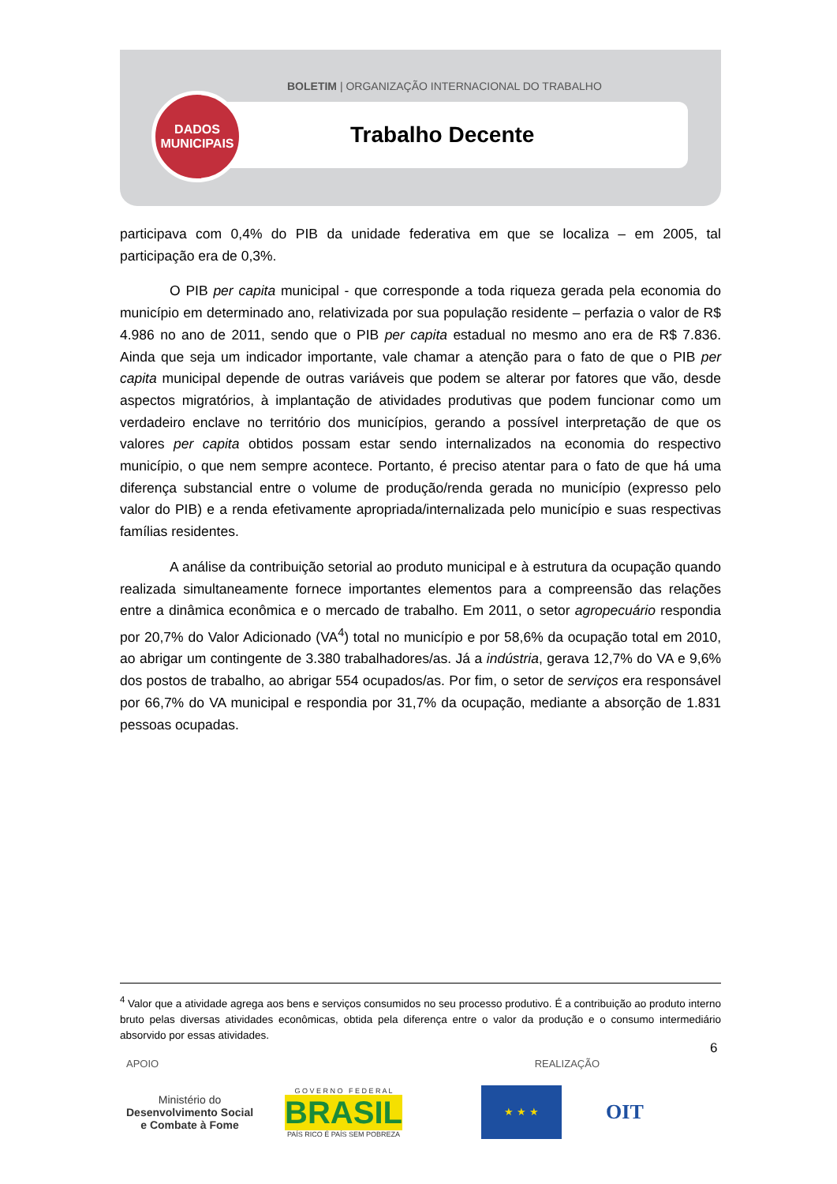BOLETIM | ORGANIZAÇÃO INTERNACIONAL DO TRABALHO
Trabalho Decente
DADOS
MUNICIPAIS
participava com 0,4% do PIB da unidade federativa em que se localiza – em 2005, tal participação era de 0,3%.
O PIB per capita municipal - que corresponde a toda riqueza gerada pela economia do município em determinado ano, relativizada por sua população residente – perfazia o valor de R$ 4.986 no ano de 2011, sendo que o PIB per capita estadual no mesmo ano era de R$ 7.836. Ainda que seja um indicador importante, vale chamar a atenção para o fato de que o PIB per capita municipal depende de outras variáveis que podem se alterar por fatores que vão, desde aspectos migratórios, à implantação de atividades produtivas que podem funcionar como um verdadeiro enclave no território dos municípios, gerando a possível interpretação de que os valores per capita obtidos possam estar sendo internalizados na economia do respectivo município, o que nem sempre acontece. Portanto, é preciso atentar para o fato de que há uma diferença substancial entre o volume de produção/renda gerada no município (expresso pelo valor do PIB) e a renda efetivamente apropriada/internalizada pelo município e suas respectivas famílias residentes.
A análise da contribuição setorial ao produto municipal e à estrutura da ocupação quando realizada simultaneamente fornece importantes elementos para a compreensão das relações entre a dinâmica econômica e o mercado de trabalho. Em 2011, o setor agropecuário respondia por 20,7% do Valor Adicionado (VA<sup>4</sup>) total no município e por 58,6% da ocupação total em 2010, ao abrigar um contingente de 3.380 trabalhadores/as. Já a indústria, gerava 12,7% do VA e 9,6% dos postos de trabalho, ao abrigar 554 ocupados/as. Por fim, o setor de serviços era responsável por 66,7% do VA municipal e respondia por 31,7% da ocupação, mediante a absorção de 1.831 pessoas ocupadas.
<sup>4</sup> Valor que a atividade agrega aos bens e serviços consumidos no seu processo produtivo. É a contribuição ao produto interno bruto pelas diversas atividades econômicas, obtida pela diferença entre o valor da produção e o consumo intermediário absorvido por essas atividades.
6
APOIO REALIZAÇÃO
Ministério do
Desenvolvimento Social
e Combate à Fome
G O V E R N O F E D E R A L
BRASIL
PAÍS RICO É PAÍS SEM POBREZA
★ ★ ★
OIT